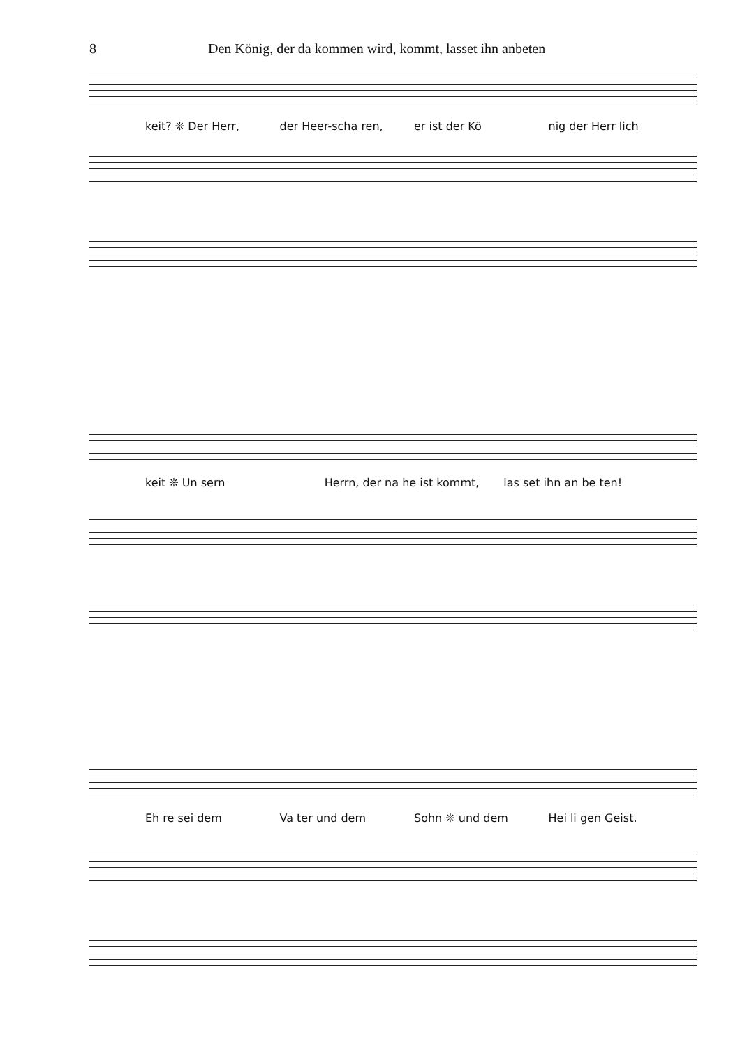8 Den König, der da kommen wird, kommt, lasset ihn anbeten
keit? ❊ Der Herr, der Heer-scha ren, er ist der Kö nig der Herr lich
keit ❊ Un sern Herrn, der na he ist kommt, las set ihn an be ten!
Eh re sei dem Va ter und dem Sohn ❊ und dem Hei li gen Geist.